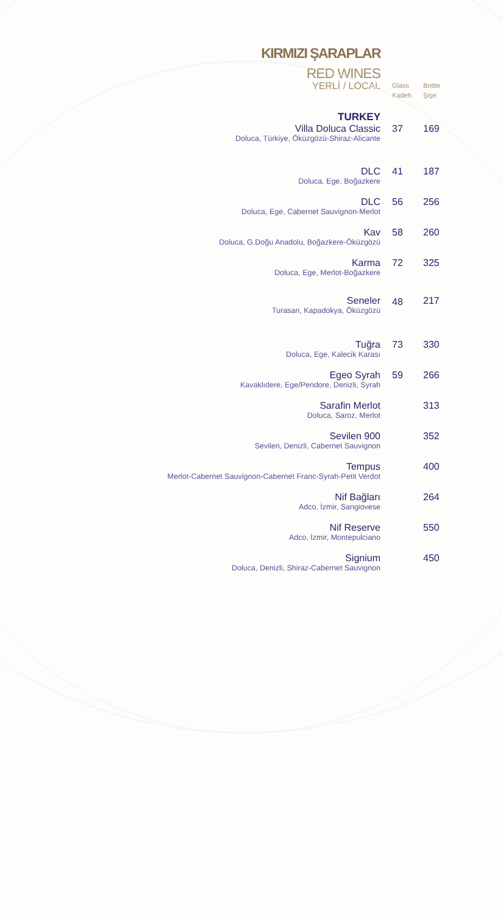KIRMIZI ŞARAPLAR
RED WINES
| YERLİ / LOCAL | Glass Kadeh | Bottle Şişe |
| --- | --- | --- |
| TURKEY | | |
| Villa Doluca Classic Doluca, Türkiye, Öküzgözü-Shiraz-Alicante | 37 | 169 |
| DLC Doluca, Ege, Boğazkere | 41 | 187 |
| DLC Doluca, Ege, Cabernet Sauvignon-Merlot | 56 | 256 |
| Kav Doluca, G.Doğu Anadolu, Boğazkere-Öküzgözü | 58 | 260 |
| Karma Doluca, Ege, Merlot-Boğazkere | 72 | 325 |
| Seneler Turasan, Kapadokya, Öküzgözü | 48 | 217 |
| Tuğra Doluca, Ege, Kalecik Karası | 73 | 330 |
| Egeo Syrah Kavaklıdere, Ege/Pendore, Denizli, Syrah | 59 | 266 |
| Sarafin Merlot Doluca, Saroz, Merlot | | 313 |
| Sevilen 900 Sevilen, Denizli, Cabernet Sauvignon | | 352 |
| Tempus Merlot-Cabernet Sauvignon-Cabernet Franc-Syrah-Petit Verdot | | 400 |
| Nif Bağları Adco, İzmir, Sangiovese | | 264 |
| Nif Reserve Adco, İzmir, Montepulciano | | 550 |
| Signium Doluca, Denizli, Shiraz-Cabernet Sauvignon | | 450 |